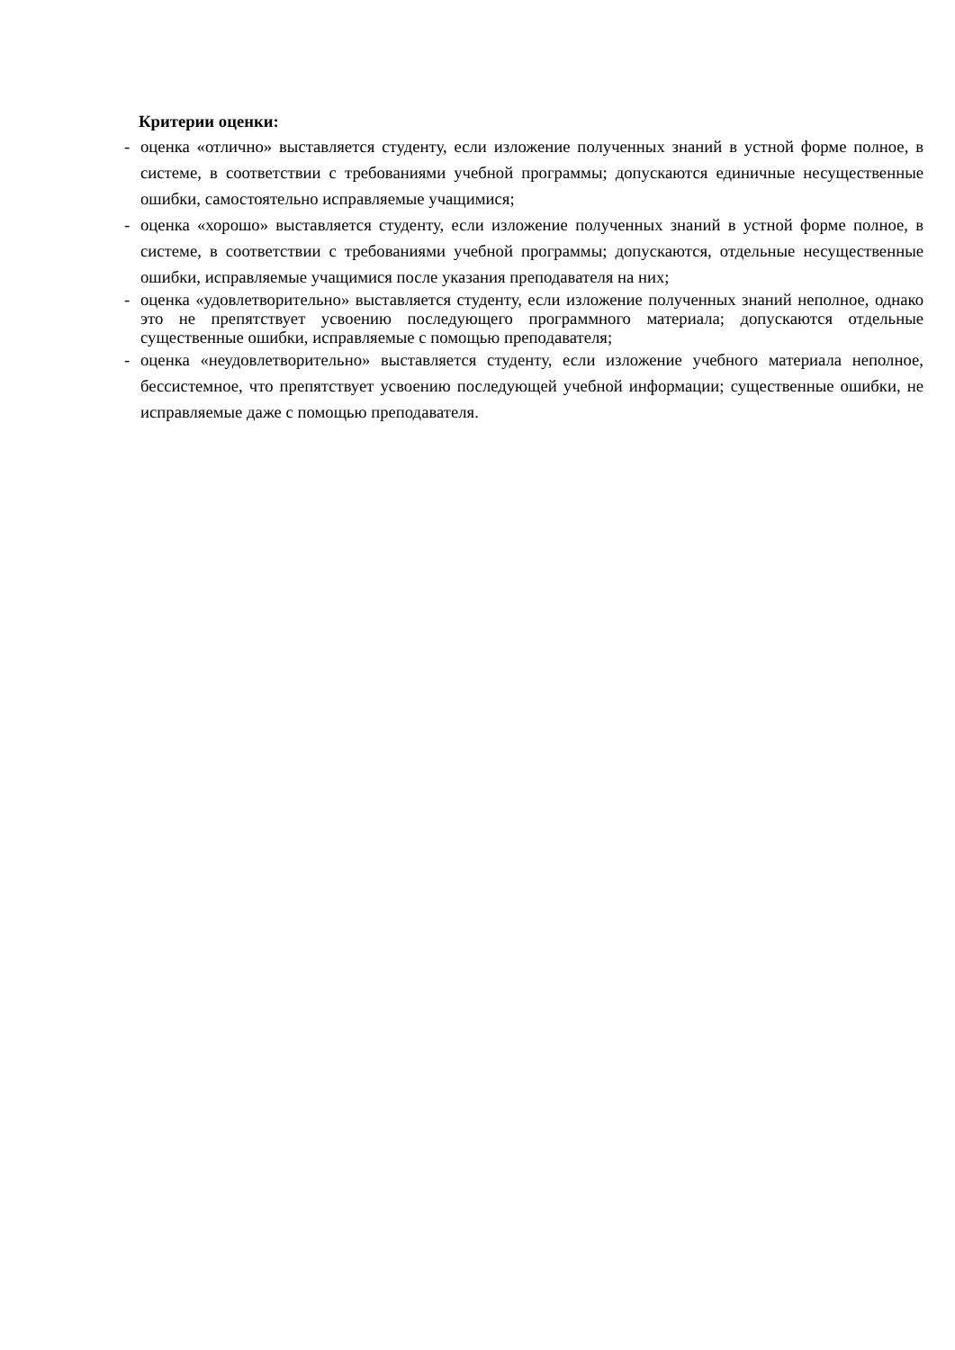Критерии оценки:
- оценка «отлично» выставляется студенту, если изложение полученных знаний в устной форме полное, в системе, в соответствии с требованиями учебной программы; допускаются единичные несущественные ошибки, самостоятельно исправляемые учащимися;
- оценка «хорошо» выставляется студенту, если изложение полученных знаний в устной форме полное, в системе, в соответствии с требованиями учебной программы; допускаются, отдельные несущественные ошибки, исправляемые учащимися после указания преподавателя на них;
- оценка «удовлетворительно» выставляется студенту, если изложение полученных знаний неполное, однако это не препятствует усвоению последующего программного материала; допускаются отдельные существенные ошибки, исправляемые с помощью преподавателя;
- оценка «неудовлетворительно» выставляется студенту, если изложение учебного материала неполное, бессистемное, что препятствует усвоению последующей учебной информации; существенные ошибки, не исправляемые даже с помощью преподавателя.